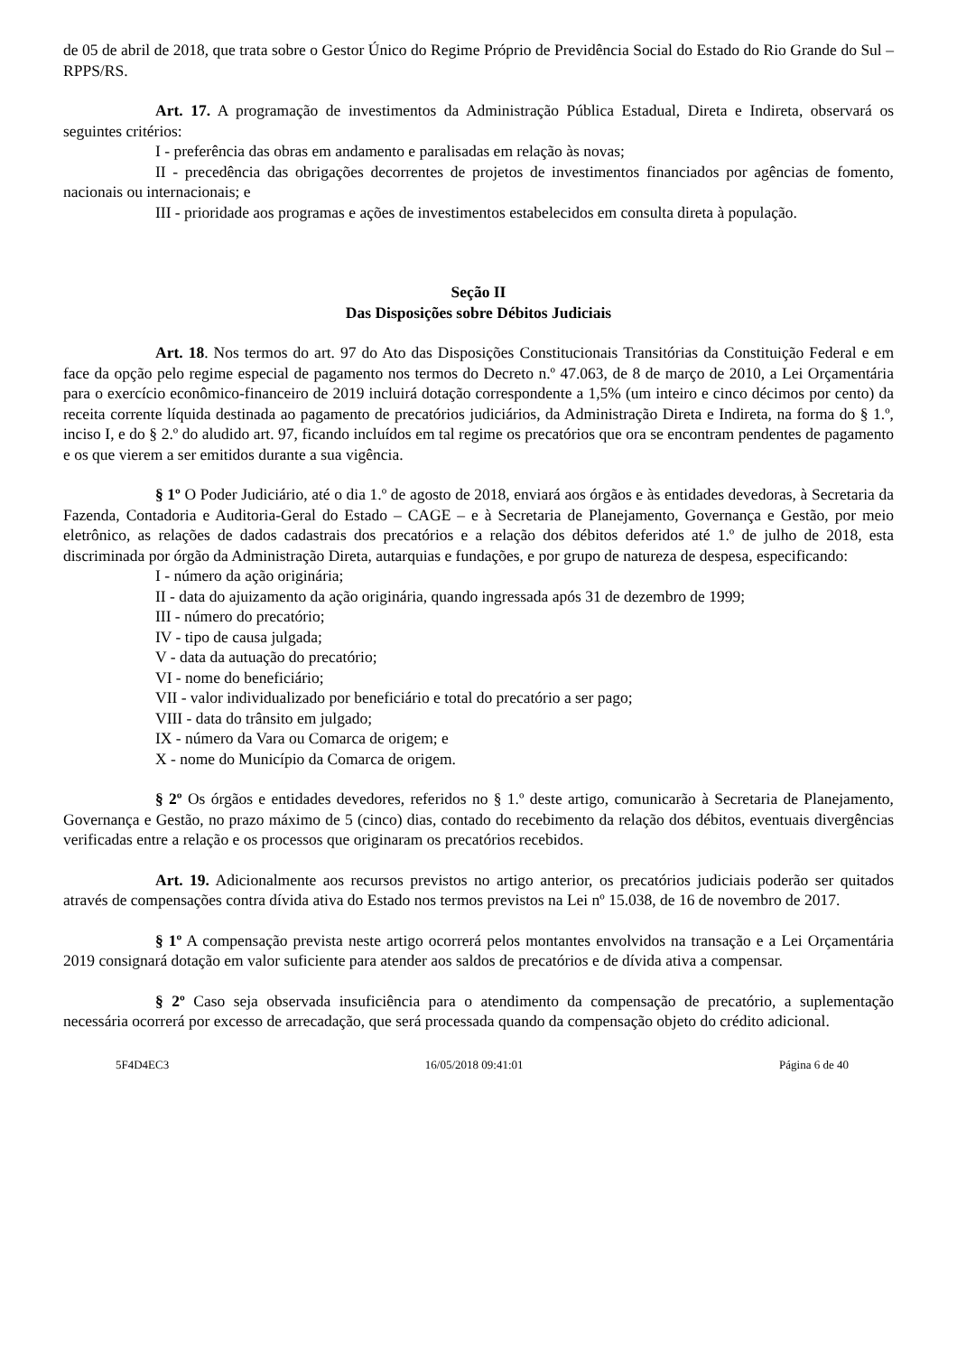de 05 de abril de 2018, que trata sobre o Gestor Único do Regime Próprio de Previdência Social do Estado do Rio Grande do Sul – RPPS/RS.
Art. 17. A programação de investimentos da Administração Pública Estadual, Direta e Indireta, observará os seguintes critérios:
I - preferência das obras em andamento e paralisadas em relação às novas;
II - precedência das obrigações decorrentes de projetos de investimentos financiados por agências de fomento, nacionais ou internacionais; e
III - prioridade aos programas e ações de investimentos estabelecidos em consulta direta à população.
Seção II
Das Disposições sobre Débitos Judiciais
Art. 18. Nos termos do art. 97 do Ato das Disposições Constitucionais Transitórias da Constituição Federal e em face da opção pelo regime especial de pagamento nos termos do Decreto n.º 47.063, de 8 de março de 2010, a Lei Orçamentária para o exercício econômico-financeiro de 2019 incluirá dotação correspondente a 1,5% (um inteiro e cinco décimos por cento) da receita corrente líquida destinada ao pagamento de precatórios judiciários, da Administração Direta e Indireta, na forma do § 1.º, inciso I, e do § 2.º do aludido art. 97, ficando incluídos em tal regime os precatórios que ora se encontram pendentes de pagamento e os que vierem a ser emitidos durante a sua vigência.
§ 1º O Poder Judiciário, até o dia 1.º de agosto de 2018, enviará aos órgãos e às entidades devedoras, à Secretaria da Fazenda, Contadoria e Auditoria-Geral do Estado – CAGE – e à Secretaria de Planejamento, Governança e Gestão, por meio eletrônico, as relações de dados cadastrais dos precatórios e a relação dos débitos deferidos até 1.º de julho de 2018, esta discriminada por órgão da Administração Direta, autarquias e fundações, e por grupo de natureza de despesa, especificando:
I - número da ação originária;
II - data do ajuizamento da ação originária, quando ingressada após 31 de dezembro de 1999;
III - número do precatório;
IV - tipo de causa julgada;
V - data da autuação do precatório;
VI - nome do beneficiário;
VII - valor individualizado por beneficiário e total do precatório a ser pago;
VIII - data do trânsito em julgado;
IX - número da Vara ou Comarca de origem; e
X - nome do Município da Comarca de origem.
§ 2º Os órgãos e entidades devedores, referidos no § 1.º deste artigo, comunicarão à Secretaria de Planejamento, Governança e Gestão, no prazo máximo de 5 (cinco) dias, contado do recebimento da relação dos débitos, eventuais divergências verificadas entre a relação e os processos que originaram os precatórios recebidos.
Art. 19. Adicionalmente aos recursos previstos no artigo anterior, os precatórios judiciais poderão ser quitados através de compensações contra dívida ativa do Estado nos termos previstos na Lei nº 15.038, de 16 de novembro de 2017.
§ 1º A compensação prevista neste artigo ocorrerá pelos montantes envolvidos na transação e a Lei Orçamentária 2019 consignará dotação em valor suficiente para atender aos saldos de precatórios e de dívida ativa a compensar.
§ 2º Caso seja observada insuficiência para o atendimento da compensação de precatório, a suplementação necessária ocorrerá por excesso de arrecadação, que será processada quando da compensação objeto do crédito adicional.
5F4D4EC3 16/05/2018 09:41:01 Página 6 de 40